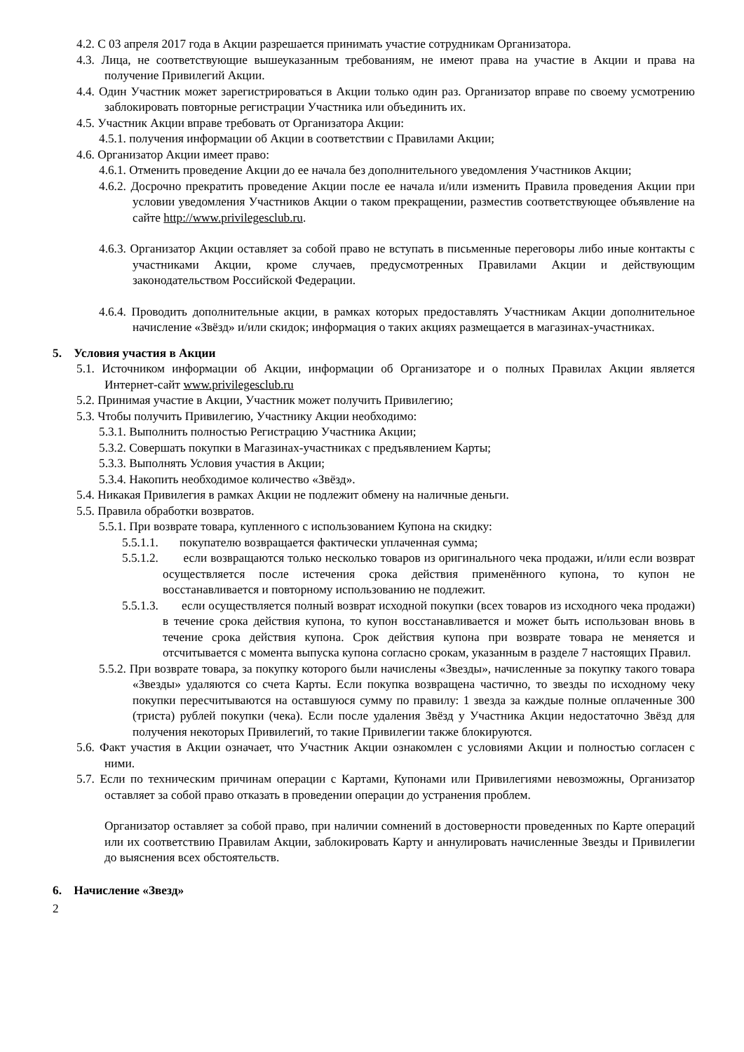4.2. С 03 апреля 2017 года в Акции разрешается принимать участие сотрудникам Организатора.
4.3. Лица, не соответствующие вышеуказанным требованиям, не имеют права на участие в Акции и права на получение Привилегий Акции.
4.4. Один Участник может зарегистрироваться в Акции только один раз. Организатор вправе по своему усмотрению заблокировать повторные регистрации Участника или объединить их.
4.5. Участник Акции вправе требовать от Организатора Акции:
4.5.1. получения информации об Акции в соответствии с Правилами Акции;
4.6. Организатор Акции имеет право:
4.6.1. Отменить проведение Акции до ее начала без дополнительного уведомления Участников Акции;
4.6.2. Досрочно прекратить проведение Акции после ее начала и/или изменить Правила проведения Акции при условии уведомления Участников Акции о таком прекращении, разместив соответствующее объявление на сайте http://www.privilegesclub.ru.
4.6.3. Организатор Акции оставляет за собой право не вступать в письменные переговоры либо иные контакты с участниками Акции, кроме случаев, предусмотренных Правилами Акции и действующим законодательством Российской Федерации.
4.6.4. Проводить дополнительные акции, в рамках которых предоставлять Участникам Акции дополнительное начисление «Звёзд» и/или скидок; информация о таких акциях размещается в магазинах-участниках.
5. Условия участия в Акции
5.1. Источником информации об Акции, информации об Организаторе и о полных Правилах Акции является Интернет-сайт www.privilegesclub.ru
5.2. Принимая участие в Акции, Участник может получить Привилегию;
5.3. Чтобы получить Привилегию, Участнику Акции необходимо:
5.3.1. Выполнить полностью Регистрацию Участника Акции;
5.3.2. Совершать покупки в Магазинах-участниках с предъявлением Карты;
5.3.3. Выполнять Условия участия в Акции;
5.3.4. Накопить необходимое количество «Звёзд».
5.4. Никакая Привилегия в рамках Акции не подлежит обмену на наличные деньги.
5.5. Правила обработки возвратов.
5.5.1. При возврате товара, купленного с использованием Купона на скидку:
5.5.1.1. покупателю возвращается фактически уплаченная сумма;
5.5.1.2. если возвращаются только несколько товаров из оригинального чека продажи, и/или если возврат осуществляется после истечения срока действия применённого купона, то купон не восстанавливается и повторному использованию не подлежит.
5.5.1.3. если осуществляется полный возврат исходной покупки (всех товаров из исходного чека продажи) в течение срока действия купона, то купон восстанавливается и может быть использован вновь в течение срока действия купона. Срок действия купона при возврате товара не меняется и отсчитывается с момента выпуска купона согласно срокам, указанным в разделе 7 настоящих Правил.
5.5.2. При возврате товара, за покупку которого были начислены «Звезды», начисленные за покупку такого товара «Звезды» удаляются со счета Карты. Если покупка возвращена частично, то звезды по исходному чеку покупки пересчитываются на оставшуюся сумму по правилу: 1 звезда за каждые полные оплаченные 300 (триста) рублей покупки (чека). Если после удаления Звёзд у Участника Акции недостаточно Звёзд для получения некоторых Привилегий, то такие Привилегии также блокируются.
5.6. Факт участия в Акции означает, что Участник Акции ознакомлен с условиями Акции и полностью согласен с ними.
5.7. Если по техническим причинам операции с Картами, Купонами или Привилегиями невозможны, Организатор оставляет за собой право отказать в проведении операции до устранения проблем.
Организатор оставляет за собой право, при наличии сомнений в достоверности проведенных по Карте операций или их соответствию Правилам Акции, заблокировать Карту и аннулировать начисленные Звезды и Привилегии до выяснения всех обстоятельств.
6. Начисление «Звезд»
2